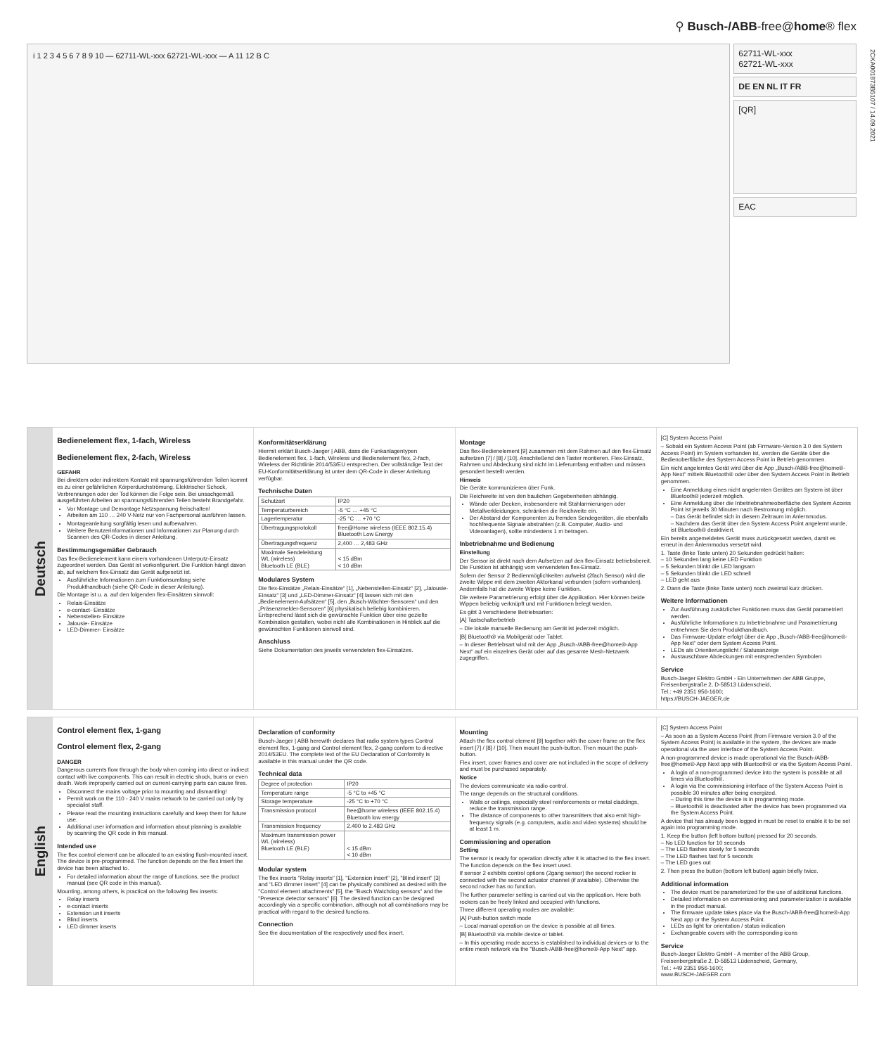⚲ Busch-/ABB-free@home® flex
i 1 2 3 4 5 6 7 8 9 10 — 62711-WL-xxx 62721-WL-xxx — A 11 12 B C
62711-WL-xxx
62721-WL-xxx
DE EN NL IT FR
[QR]
EAC
2CKA001873B5107 / 14.09.2021
Deutsch
Bedienelement flex, 1-fach, Wireless
Bedienelement flex, 2-fach, Wireless
GEFAHR
Bei direktem oder indirektem Kontakt mit spannungsführenden Teilen kommt es zu einer gefährlichen Körperdurchströmung. Elektrischer Schock, Verbrennungen oder der Tod können die Folge sein. Bei unsachgemäß ausgeführten Arbeiten an spannungsführenden Teilen besteht Brandgefahr.
Vor Montage und Demontage Netzspannung freischalten!
Arbeiten am 110 … 240 V-Netz nur von Fachpersonal ausführen lassen.
Montageanleitung sorgfältig lesen und aufbewahren.
Weitere Benutzerinformationen und Informationen zur Planung durch Scannen des QR-Codes in dieser Anleitung.
Bestimmungsgemäßer Gebrauch
Das flex-Bedienelement kann einem vorhandenen Unterputz-Einsatz zugeordnet werden. Das Gerät ist vorkonfiguriert. Die Funktion hängt davon ab, auf welchem flex-Einsatz das Gerät aufgesetzt ist.
Ausführliche Informationen zum Funktionsumfang siehe Produkthandbuch (siehe QR-Code in dieser Anleitung).
Die Montage ist u. a. auf den folgenden flex-Einsätzen sinnvoll:
Relais-Einsätze
e-contact- Einsätze
Nebenstellen- Einsätze
Jalousie- Einsätze
LED-Dimmer- Einsätze
Konformitätserklärung
Hiermit erklärt Busch-Jaeger | ABB, dass die Funkanlagentypen Bedienelement flex, 1-fach, Wireless und Bedienelement flex, 2-fach, Wireless der Richtlinie 2014/53/EU entsprechen. Der vollständige Text der EU-Konformitätserklärung ist unter dem QR-Code in dieser Anleitung verfügbar.
Technische Daten
| Schutzart | IP20 |
| Temperaturbereich | -5 °C … +45 °C |
| Lagertemperatur | -25 °C … +70 °C |
| Übertragungsprotokoll | free@Home wireless (IEEE 802.15.4) Bluetooth Low Energy |
| Übertragungsfrequenz | 2,400 … 2,483 GHz |
| Maximale Sendeleistung WL (wireless) Bluetooth LE (BLE) | < 15 dBm < 10 dBm |
Modulares System
Die flex-Einsätze „Relais-Einsätze“ [1], „Nebenstellen-Einsatz“ [2], „Jalousie-Einsatz“ [3] und „LED-Dimmer-Einsatz“ [4] lassen sich mit den „Bedienelement-Aufsätzen“ [5], den „Busch-Wächter-Sensoren“ und den „Präsenzmelder-Sensoren“ [6] physikalisch beliebig kombinieren. Entsprechend lässt sich die gewünschte Funktion über eine gezielte Kombination gestalten, wobei nicht alle Kombinationen in Hinblick auf die gewünschten Funktionen sinnvoll sind.
Anschluss
Siehe Dokumentation des jeweils verwendeten flex-Einsatzes.
Montage
Das flex-Bedienelement [9] zusammen mit dem Rahmen auf den flex-Einsatz aufsetzen [7] / [8] / [10]. Anschließend den Taster montieren. Flex-Einsatz, Rahmen und Abdeckung sind nicht im Lieferumfang enthalten und müssen gesondert bestellt werden.
Hinweis
Die Geräte kommunizieren über Funk.
Die Reichweite ist von den baulichen Gegebenheiten abhängig.
Wände oder Decken, insbesondere mit Stahlarmierungen oder Metallverkleidungen, schränken die Reichweite ein.
Der Abstand der Komponenten zu fremden Sendegeräten, die ebenfalls hochfrequente Signale abstrahlen (z.B. Computer, Audio- und Videoanlagen), sollte mindestens 1 m betragen.
Inbetriebnahme und Bedienung
Einstellung
Der Sensor ist direkt nach dem Aufsetzen auf den flex-Einsatz betriebsbereit. Die Funktion ist abhängig vom verwendeten flex-Einsatz.
Sofern der Sensor 2 Bedienmöglichkeiten aufweist (2fach Sensor) wird die zweite Wippe mit dem zweiten Aktorkanal verbunden (sofern vorhanden). Andernfalls hat die zweite Wippe keine Funktion.
Die weitere Parametrierung erfolgt über die Applikation. Hier können beide Wippen beliebig verknüpft und mit Funktionen belegt werden.
Es gibt 3 verschiedene Betriebsarten:
[A] Tastschalterbetrieb
– Die lokale manuelle Bedienung am Gerät ist jederzeit möglich.
[B] Bluetooth® via Mobilgerät oder Tablet.
– In dieser Betriebsart wird mit der App „Busch-/ABB-free@home®-App Next“ auf ein einzelnes Gerät oder auf das gesamte Mesh-Netzwerk zugegriffen.
[C] System Access Point
– Sobald ein System Access Point (ab Firmware-Version 3.0 des System Access Point) im System vorhanden ist, werden die Geräte über die Bedienoberfläche des System Access Point in Betrieb genommen.
Ein nicht angelerntes Gerät wird über die App „Busch-/ABB-free@home®-App Next“ mittels Bluetooth® oder über den System Access Point in Betrieb genommen.
Eine Anmeldung eines nicht angelernten Gerätes am System ist über Bluetooth® jederzeit möglich.
Eine Anmeldung über die Inbetriebnahmeoberfläche des System Access Point ist jeweils 30 Minuten nach Bestromung möglich.
– Das Gerät befindet sich in diesem Zeitraum im Anlernmodus.
– Nachdem das Gerät über den System Access Point angelernt wurde, ist Bluetooth® deaktiviert.
Ein bereits angemeldetes Gerät muss zurückgesetzt werden, damit es erneut in den Anlernmodus versetzt wird.
1. Taste (linke Taste unten) 20 Sekunden gedrückt halten:
– 10 Sekunden lang keine LED Funktion
– 5 Sekunden blinkt die LED langsam
– 5 Sekunden blinkt die LED schnell
– LED geht aus
2. Dann die Taste (linke Taste unten) noch zweimal kurz drücken.
Weitere Informationen
Zur Ausführung zusätzlicher Funktionen muss das Gerät parametriert werden.
Ausführliche Informationen zu Inbetriebnahme und Parametrierung entnehmen Sie dem Produkthandbuch.
Das Firmware-Update erfolgt über die App „Busch-/ABB-free@home®-App Next“ oder dem System Access Point.
LEDs als Orientierungslicht / Statusanzeige
Austauschbare Abdeckungen mit entsprechenden Symbolen
Service
Busch-Jaeger Elektro GmbH - Ein Unternehmen der ABB Gruppe, Freisenbergstraße 2, D-58513 Lüdenscheid,
Tel.: +49 2351 956-1600;
https://BUSCH-JAEGER.de
English
Control element flex, 1-gang
Control element flex, 2-gang
DANGER
Dangerous currents flow through the body when coming into direct or indirect contact with live components. This can result in electric shock, burns or even death. Work improperly carried out on current-carrying parts can cause fires.
Disconnect the mains voltage prior to mounting and dismantling!
Permit work on the 110 - 240 V mains network to be carried out only by specialist staff.
Please read the mounting instructions carefully and keep them for future use.
Additional user information and information about planning is available by scanning the QR code in this manual.
Intended use
The flex control element can be allocated to an existing flush-mounted insert. The device is pre-programmed. The function depends on the flex insert the device has been attached to.
For detailed information about the range of functions, see the product manual (see QR code in this manual).
Mounting, among others, is practical on the following flex inserts:
Relay inserts
e-contact inserts
Extension unit inserts
Blind inserts
LED dimmer inserts
Declaration of conformity
Busch-Jaeger | ABB herewith declares that radio system types Control element flex, 1-gang and Control element flex, 2-gang conform to directive 2014/53EU. The complete text of the EU Declaration of Conformity is available in this manual under the QR code.
Technical data
| Degree of protection | IP20 |
| Temperature range | -5 °C to +45 °C |
| Storage temperature | -25 °C to +70 °C |
| Transmission protocol | free@home wireless (IEEE 802.15.4) Bluetooth low energy |
| Transmission frequency | 2.400 to 2.483 GHz |
| Maximum transmission power WL (wireless) Bluetooth LE (BLE) | < 15 dBm < 10 dBm |
Modular system
The flex inserts "Relay inserts" [1], "Extension insert" [2], "Blind insert" [3] and "LED dimmer insert" [4] can be physically combined as desired with the "Control element attachments" [5], the "Busch Watchdog sensors" and the "Presence detector sensors" [6]. The desired function can be designed accordingly via a specific combination, although not all combinations may be practical with regard to the desired functions.
Connection
See the documentation of the respectively used flex insert.
Mounting
Attach the flex control element [9] together with the cover frame on the flex insert [7] / [8] / [10]. Then mount the push-button. Then mount the push-button.
Flex insert, cover frames and cover are not included in the scope of delivery and must be purchased separately.
Notice
The devices communicate via radio control.
The range depends on the structural conditions.
Walls or ceilings, especially steel reinforcements or metal claddings, reduce the transmission range.
The distance of components to other transmitters that also emit high-frequency signals (e.g. computers, audio and video systems) should be at least 1 m.
Commissioning and operation
Setting
The sensor is ready for operation directly after it is attached to the flex insert. The function depends on the flex insert used.
If sensor 2 exhibits control options (2gang sensor) the second rocker is connected with the second actuator channel (if available). Otherwise the second rocker has no function.
The further parameter setting is carried out via the application. Here both rockers can be freely linked and occupied with functions.
Three different operating modes are available:
[A] Push-button switch mode
– Local manual operation on the device is possible at all times.
[B] Bluetooth® via mobile device or tablet.
– In this operating mode access is established to individual devices or to the entire mesh network via the "Busch-/ABB-free@home®-App Next" app.
[C] System Access Point
– As soon as a System Access Point (from Firmware version 3.0 of the System Access Point) is available in the system, the devices are made operational via the user interface of the System Access Point.
A non-programmed device is made operational via the Busch-/ABB-free@home®-App Next app with Bluetooth® or via the System Access Point.
A login of a non-programmed device into the system is possible at all times via Bluetooth®.
A login via the commissioning interface of the System Access Point is possible 30 minutes after being energized.
– During this time the device is in programming mode.
– Bluetooth® is deactivated after the device has been programmed via the System Access Point.
A device that has already been logged in must be reset to enable it to be set again into programming mode.
1. Keep the button (left bottom button) pressed for 20 seconds.
– No LED function for 10 seconds
– The LED flashes slowly for 5 seconds
– The LED flashes fast for 5 seconds
– The LED goes out
2. Then press the button (bottom left button) again briefly twice.
Additional information
The device must be parameterized for the use of additional functions.
Detailed information on commissioning and parameterization is available in the product manual.
The firmware update takes place via the Busch-/ABB-free@home®-App Next app or the System Access Point.
LEDs as light for orientation / status indication
Exchangeable covers with the corresponding icons
Service
Busch-Jaeger Elektro GmbH - A member of the ABB Group, Freisenbergstraße 2, D-58513 Lüdenscheid, Germany,
Tel.: +49 2351 956-1600;
www.BUSCH-JAEGER.com